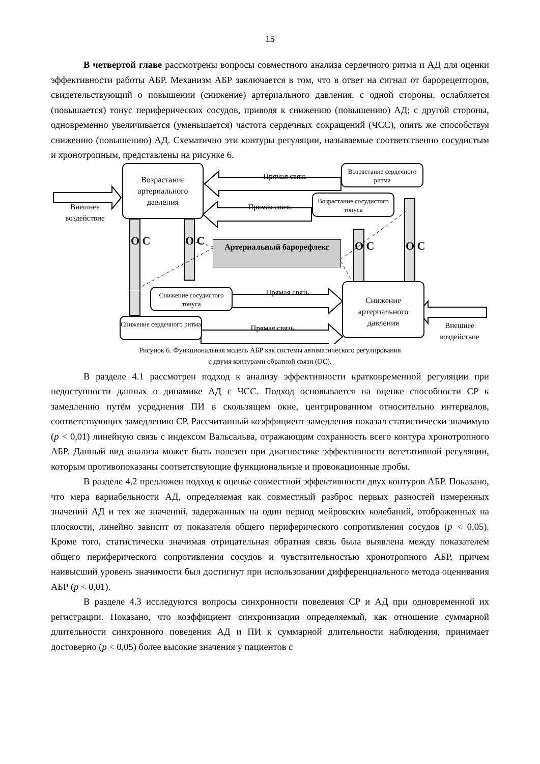15
В четвертой главе рассмотрены вопросы совместного анализа сердечного ритма и АД для оценки эффективности работы АБР. Механизм АБР заключается в том, что в ответ на сигнал от барорецепторов, свидетельствующий о повышении (снижение) артериального давления, с одной стороны, ослабляется (повышается) тонус периферических сосудов, приводя к снижению (повышению) АД; с другой стороны, одновременно увеличивается (уменьшается) частота сердечных сокращений (ЧСС), опять же способствуя снижению (повышению) АД. Схематично эти контуры регуляции, называемые соответственно сосудистым и хронотропным, представлены на рисунке 6.
Возрастание артериального давления
Возрастание сердечного ритма
Возрастание сосудистого тонуса
Снижение сосудистого тонуса
Снижение сердечного ритма
Снижение артериального давления
Артериальный барорефлекс
Внешнее воздействие
Внешнее воздействие
Прямая связь
Прямая связь
Прямая связь
Прямая связь
О С О С О С О С
Рисунок 6. Функциональная модель АБР как системы автоматического регулирования
с двумя контурами обратной связи (ОС).
В разделе 4.1 рассмотрен подход к анализу эффективности кратковременной регуляции при недоступности данных о динамике АД с ЧСС. Подход основывается на оценке способности СР к замедлению путём усреднения ПИ в скользящем окне, центрированном относительно интервалов, соответствующих замедлению СР. Рассчитанный коэффициент замедления показал статистически значимую (p < 0,01) линейную связь с индексом Вальсальва, отражающим сохранность всего контура хронотропного АБР. Данный вид анализа может быть полезен при диагностике эффективности вегетативной регуляции, которым противопоказаны соответствующие функциональные и провокационные пробы.
В разделе 4.2 предложен подход к оценке совместной эффективности двух контуров АБР. Показано, что мера вариабельности АД, определяемая как совместный разброс первых разностей измеренных значений АД и тех же значений, задержанных на один период мейровских колебаний, отображенных на плоскости, линейно зависит от показателя общего периферического сопротивления сосудов (p < 0,05). Кроме того, статистически значимая отрицательная обратная связь была выявлена между показателем общего периферического сопротивления сосудов и чувствительностью хронотропного АБР, причем наивысший уровень значимости был достигнут при использовании дифференциального метода оценивания АБР (p < 0,01).
В разделе 4.3 исследуются вопросы синхронности поведения СР и АД при одновременной их регистрации. Показано, что коэффициент синхронизации определяемый, как отношение суммарной длительности синхронного поведения АД и ПИ к суммарной длительности наблюдения, принимает достоверно (p < 0,05) более высокие значения у пациентов с